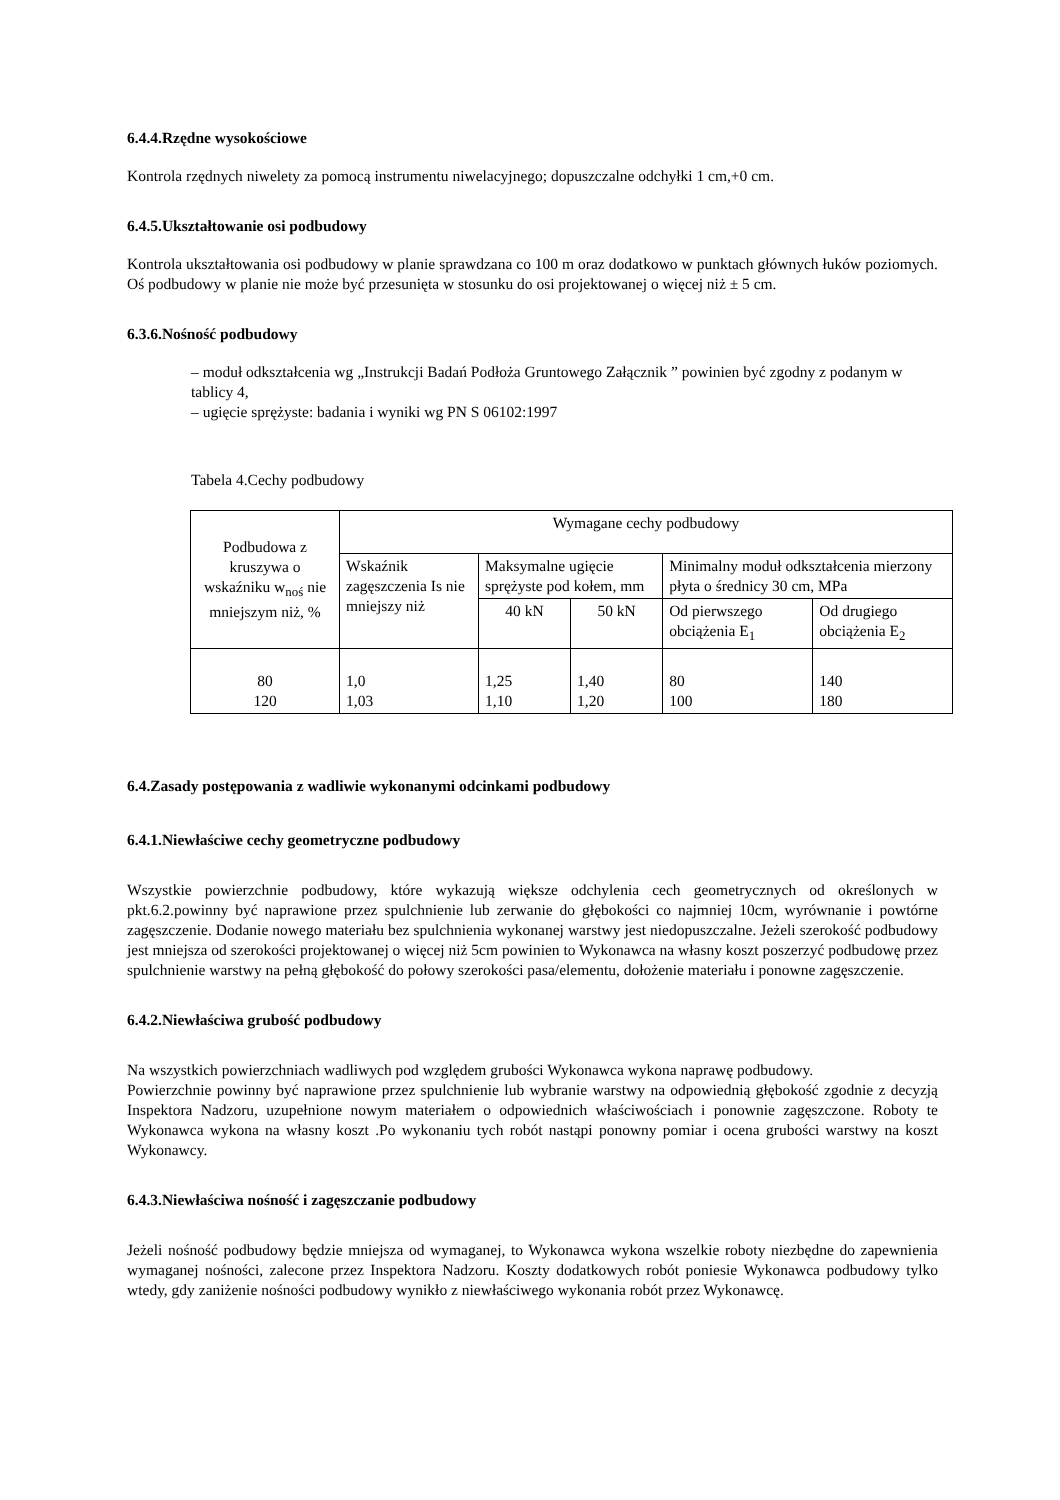6.4.4.Rzędne wysokościowe
Kontrola rzędnych niwelety za pomocą instrumentu niwelacyjnego; dopuszczalne odchyłki 1 cm,+0 cm.
6.4.5.Ukształtowanie osi podbudowy
Kontrola ukształtowania osi podbudowy w planie sprawdzana co 100 m oraz dodatkowo w punktach głównych łuków poziomych. Oś podbudowy w planie nie może być przesunięta w stosunku do osi projektowanej o więcej niż ± 5 cm.
6.3.6.Nośność podbudowy
– moduł odkształcenia wg „Instrukcji Badań Podłoża Gruntowego Załącznik ” powinien być zgodny z podanym w tablicy 4,
– ugięcie sprężyste: badania i wyniki wg PN S 06102:1997
Tabela 4.Cechy podbudowy
| Podbudowa z kruszywa o wskaźniku w<sub>noś</sub> nie mniejszym niż, % | Wymagane cechy podbudowy | | | | |
| | Wskaźnik zagęszczenia Is nie mniejszy niż | Maksymalne ugięcie sprężyste pod kołem, mm | | Minimalny moduł odkształcenia mierzony płyta o średnicy 30 cm, MPa | |
| | | 40 kN | 50 kN | Od pierwszego obciążenia E<sub>1</sub> | Od drugiego obciążenia E<sub>2</sub> |
| 80 120 | 1,0 1,03 | 1,25 1,10 | 1,40 1,20 | 80 100 | 140 180 |
6.4.Zasady postępowania z wadliwie wykonanymi odcinkami podbudowy
6.4.1.Niewłaściwe cechy geometryczne podbudowy
Wszystkie powierzchnie podbudowy, które wykazują większe odchylenia cech geometrycznych od określonych w pkt.6.2.powinny być naprawione przez spulchnienie lub zerwanie do głębokości co najmniej 10cm, wyrównanie i powtórne zagęszczenie. Dodanie nowego materiału bez spulchnienia wykonanej warstwy jest niedopuszczalne. Jeżeli szerokość podbudowy jest mniejsza od szerokości projektowanej o więcej niż 5cm powinien to Wykonawca na własny koszt poszerzyć podbudowę przez spulchnienie warstwy na pełną głębokość do połowy szerokości pasa/elementu, dołożenie materiału i ponowne zagęszczenie.
6.4.2.Niewłaściwa grubość podbudowy
Na wszystkich powierzchniach wadliwych pod względem grubości Wykonawca wykona naprawę podbudowy.
Powierzchnie powinny być naprawione przez spulchnienie lub wybranie warstwy na odpowiednią głębokość zgodnie z decyzją Inspektora Nadzoru, uzupełnione nowym materiałem o odpowiednich właściwościach i ponownie zagęszczone. Roboty te Wykonawca wykona na własny koszt .Po wykonaniu tych robót nastąpi ponowny pomiar i ocena grubości warstwy na koszt Wykonawcy.
6.4.3.Niewłaściwa nośność i zagęszczanie podbudowy
Jeżeli nośność podbudowy będzie mniejsza od wymaganej, to Wykonawca wykona wszelkie roboty niezbędne do zapewnienia wymaganej nośności, zalecone przez Inspektora Nadzoru. Koszty dodatkowych robót poniesie Wykonawca podbudowy tylko wtedy, gdy zaniżenie nośności podbudowy wynikło z niewłaściwego wykonania robót przez Wykonawcę.